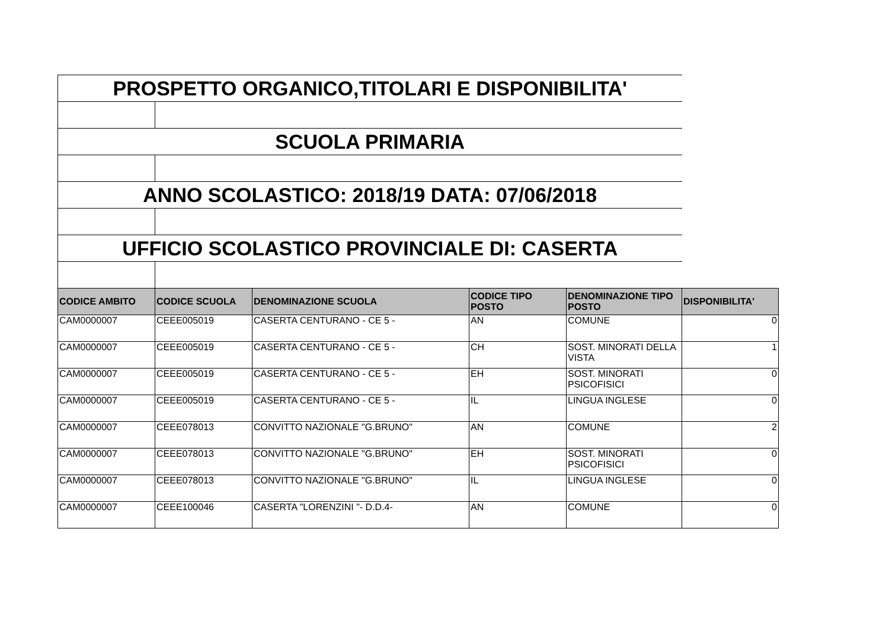| PROSPETTO ORGANICO,TITOLARI E DISPONIBILITA' | | | | | |
| SCUOLA PRIMARIA | | | | | |
| ANNO SCOLASTICO: 2018/19 DATA: 07/06/2018 | | | | | |
| UFFICIO SCOLASTICO PROVINCIALE DI: CASERTA | | | | | |
| CODICE AMBITO | CODICE SCUOLA | DENOMINAZIONE SCUOLA | CODICE TIPO POSTO | DENOMINAZIONE TIPO POSTO | DISPONIBILITA' |
| CAM0000007 | CEEE005019 | CASERTA CENTURANO - CE 5 - | AN | COMUNE | 0 |
| CAM0000007 | CEEE005019 | CASERTA CENTURANO - CE 5 - | CH | SOST. MINORATI DELLA VISTA | 1 |
| CAM0000007 | CEEE005019 | CASERTA CENTURANO - CE 5 - | EH | SOST. MINORATI PSICOFISICI | 0 |
| CAM0000007 | CEEE005019 | CASERTA CENTURANO - CE 5 - | IL | LINGUA INGLESE | 0 |
| CAM0000007 | CEEE078013 | CONVITTO NAZIONALE "G.BRUNO" | AN | COMUNE | 2 |
| CAM0000007 | CEEE078013 | CONVITTO NAZIONALE "G.BRUNO" | EH | SOST. MINORATI PSICOFISICI | 0 |
| CAM0000007 | CEEE078013 | CONVITTO NAZIONALE "G.BRUNO" | IL | LINGUA INGLESE | 0 |
| CAM0000007 | CEEE100046 | CASERTA "LORENZINI "- D.D.4- | AN | COMUNE | 0 |